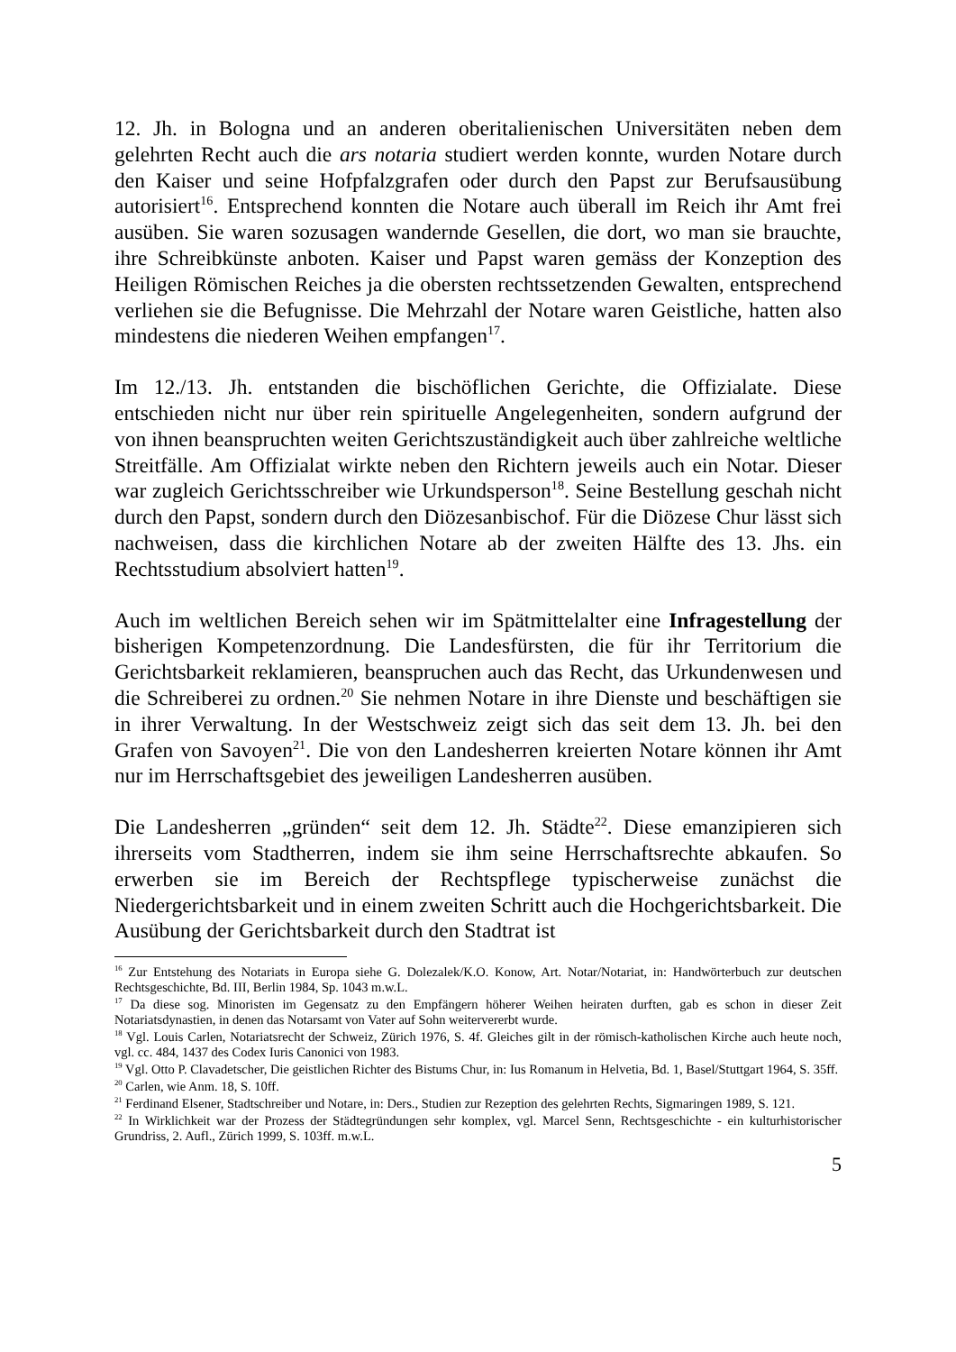12. Jh. in Bologna und an anderen oberitalienischen Universitäten neben dem gelehrten Recht auch die ars notaria studiert werden konnte, wurden Notare durch den Kaiser und seine Hofpfalzgrafen oder durch den Papst zur Berufsausübung autorisiert<sup>16</sup>. Entsprechend konnten die Notare auch überall im Reich ihr Amt frei ausüben. Sie waren sozusagen wandernde Gesellen, die dort, wo man sie brauchte, ihre Schreibkünste anboten. Kaiser und Papst waren gemäss der Konzeption des Heiligen Römischen Reiches ja die obersten rechtssetzenden Gewalten, entsprechend verliehen sie die Befugnisse. Die Mehrzahl der Notare waren Geistliche, hatten also mindestens die niederen Weihen empfangen<sup>17</sup>.
Im 12./13. Jh. entstanden die bischöflichen Gerichte, die Offizialate. Diese entschieden nicht nur über rein spirituelle Angelegenheiten, sondern aufgrund der von ihnen beanspruchten weiten Gerichtszuständigkeit auch über zahlreiche weltliche Streitfälle. Am Offizialat wirkte neben den Richtern jeweils auch ein Notar. Dieser war zugleich Gerichtsschreiber wie Urkundsperson<sup>18</sup>. Seine Bestellung geschah nicht durch den Papst, sondern durch den Diözesanbischof. Für die Diözese Chur lässt sich nachweisen, dass die kirchlichen Notare ab der zweiten Hälfte des 13. Jhs. ein Rechtsstudium absolviert hatten<sup>19</sup>.
Auch im weltlichen Bereich sehen wir im Spätmittelalter eine Infragestellung der bisherigen Kompetenzordnung. Die Landesfürsten, die für ihr Territorium die Gerichtsbarkeit reklamieren, beanspruchen auch das Recht, das Urkundenwesen und die Schreiberei zu ordnen.<sup>20</sup> Sie nehmen Notare in ihre Dienste und beschäftigen sie in ihrer Verwaltung. In der Westschweiz zeigt sich das seit dem 13. Jh. bei den Grafen von Savoyen<sup>21</sup>. Die von den Landesherren kreierten Notare können ihr Amt nur im Herrschaftsgebiet des jeweiligen Landesherren ausüben.
Die Landesherren „gründen“ seit dem 12. Jh. Städte<sup>22</sup>. Diese emanzipieren sich ihrerseits vom Stadtherren, indem sie ihm seine Herrschaftsrechte abkaufen. So erwerben sie im Bereich der Rechtspflege typischerweise zunächst die Niedergerichtsbarkeit und in einem zweiten Schritt auch die Hochgerichtsbarkeit. Die Ausübung der Gerichtsbarkeit durch den Stadtrat ist
<sup>16</sup> Zur Entstehung des Notariats in Europa siehe G. Dolezalek/K.O. Konow, Art. Notar/Notariat, in: Handwörterbuch zur deutschen Rechtsgeschichte, Bd. III, Berlin 1984, Sp. 1043 m.w.L.
<sup>17</sup> Da diese sog. Minoristen im Gegensatz zu den Empfängern höherer Weihen heiraten durften, gab es schon in dieser Zeit Notariatsdynastien, in denen das Notarsamt von Vater auf Sohn weitervererbt wurde.
<sup>18</sup> Vgl. Louis Carlen, Notariatsrecht der Schweiz, Zürich 1976, S. 4f. Gleiches gilt in der römisch-katholischen Kirche auch heute noch, vgl. cc. 484, 1437 des Codex Iuris Canonici von 1983.
<sup>19</sup> Vgl. Otto P. Clavadetscher, Die geistlichen Richter des Bistums Chur, in: Ius Romanum in Helvetia, Bd. 1, Basel/Stuttgart 1964, S. 35ff.
<sup>20</sup> Carlen, wie Anm. 18, S. 10ff.
<sup>21</sup> Ferdinand Elsener, Stadtschreiber und Notare, in: Ders., Studien zur Rezeption des gelehrten Rechts, Sigmaringen 1989, S. 121.
<sup>22</sup> In Wirklichkeit war der Prozess der Städtegründungen sehr komplex, vgl. Marcel Senn, Rechtsgeschichte - ein kulturhistorischer Grundriss, 2. Aufl., Zürich 1999, S. 103ff. m.w.L.
5